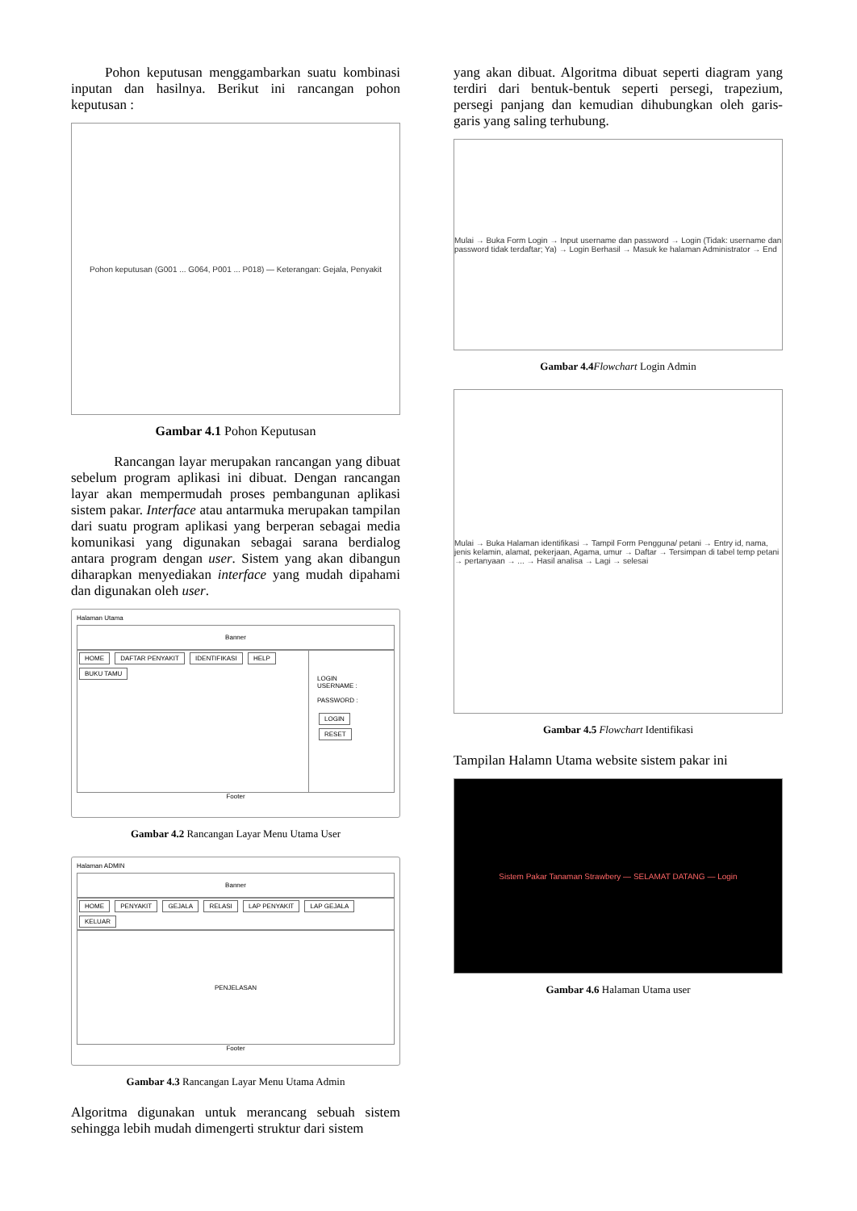Pohon keputusan menggambarkan suatu kombinasi inputan dan hasilnya. Berikut ini rancangan pohon keputusan :
Pohon keputusan (G001 ... G064, P001 ... P018) — Keterangan: Gejala, Penyakit
Gambar 4.1 Pohon Keputusan
Rancangan layar merupakan rancangan yang dibuat sebelum program aplikasi ini dibuat. Dengan rancangan layar akan mempermudah proses pembangunan aplikasi sistem pakar. Interface atau antarmuka merupakan tampilan dari suatu program aplikasi yang berperan sebagai media komunikasi yang digunakan sebagai sarana berdialog antara program dengan user. Sistem yang akan dibangun diharapkan menyediakan interface yang mudah dipahami dan digunakan oleh user.
Halaman Utama
Banner
HOME DAFTAR PENYAKIT IDENTIFIKASI HELP BUKU TAMU
LOGIN
USERNAME :
PASSWORD :
LOGIN RESET
Footer
Gambar 4.2 Rancangan Layar Menu Utama User
Halaman ADMIN
Banner
HOME PENYAKIT GEJALA RELASI LAP PENYAKIT LAP GEJALA KELUAR
PENJELASAN
Footer
Gambar 4.3 Rancangan Layar Menu Utama Admin
Algoritma digunakan untuk merancang sebuah sistem sehingga lebih mudah dimengerti struktur dari sistem
yang akan dibuat. Algoritma dibuat seperti diagram yang terdiri dari bentuk-bentuk seperti persegi, trapezium, persegi panjang dan kemudian dihubungkan oleh garis-garis yang saling terhubung.
Mulai → Buka Form Login → Input username dan password → Login (Tidak: username dan password tidak terdaftar; Ya) → Login Berhasil → Masuk ke halaman Administrator → End
Gambar 4.4 Flowchart Login Admin
Mulai → Buka Halaman identifikasi → Tampil Form Pengguna/ petani → Entry id, nama, jenis kelamin, alamat, pekerjaan, Agama, umur → Daftar → Tersimpan di tabel temp petani → pertanyaan → ... → Hasil analisa → Lagi → selesai
Gambar 4.5 Flowchart Identifikasi
Tampilan Halamn Utama website sistem pakar ini
Sistem Pakar Tanaman Strawbery — SELAMAT DATANG — Login
Gambar 4.6 Halaman Utama user